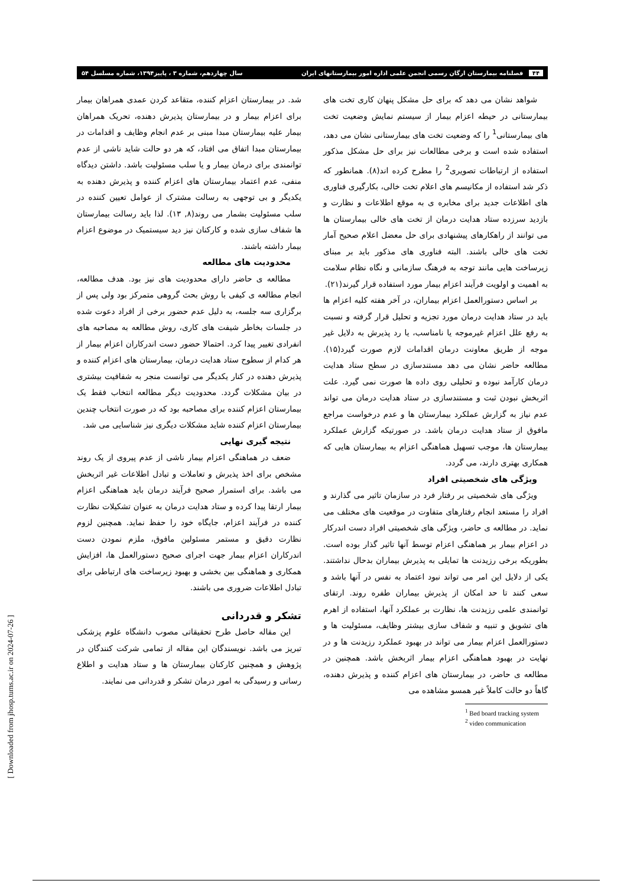۴۴ فصلنامه بیمارستان ارگان رسمی انجمن علمی اداره امور بیمارستانهای ایران سال چهاردهم، شماره ۳ ، پاییز۱۳۹۴، شماره مسلسل ۵۴
شواهد نشان می دهد که برای حل مشکل پنهان کاری تخت های بیمارستانی در حیطه اعزام بیمار از سیستم نمایش وضعیت تخت های بیمارستانی<sup>1</sup> را که وضعیت تخت های بیمارستانی نشان می دهد، استفاده شده است و برخی مطالعات نیز برای حل مشکل مذکور استفاده از ارتباطات تصویری<sup>2</sup> را مطرح کرده اند(۸). همانطور که ذکر شد استفاده از مکانیسم های اعلام تخت خالی، بکارگیری فناوری های اطلاعات جدید برای مخابره ی به موقع اطلاعات و نظارت و بازدید سرزده ستاد هدایت درمان از تخت های خالی بیمارستان ها می توانند از راهکارهای پیشنهادی برای حل معضل اعلام صحیح آمار تخت های خالی باشند. البته فناوری های مذکور باید بر مبنای زیرساخت هایی مانند توجه به فرهنگ سازمانی و نگاه نظام سلامت به اهمیت و اولویت فرآیند اعزام بیمار مورد استفاده قرار گیرند(۲۱).
بر اساس دستورالعمل اعزام بیماران، در آخر هفته کلیه اعزام ها باید در ستاد هدایت درمان مورد تجزیه و تحلیل قرار گرفته و نسبت به رفع علل اعزام غیرموجه یا نامناسب، یا رد پذیرش به دلایل غیر موجه از طریق معاونت درمان اقدامات لازم صورت گیرد(۱۵). مطالعه حاضر نشان می دهد مستندسازی در سطح ستاد هدایت درمان کارآمد نبوده و تحلیلی روی داده ها صورت نمی گیرد. علت اثربخش نبودن ثبت و مستندسازی در ستاد هدایت درمان می تواند عدم نیاز به گزارش عملکرد بیمارستان ها و عدم درخواست مراجع مافوق از ستاد هدایت درمان باشد. در صورتیکه گزارش عملکرد بیمارستان ها، موجب تسهیل هماهنگی اعزام به بیمارستان هایی که همکاری بهتری دارند، می گردد.
ویژگی های شخصیتی افراد
ویژگی های شخصیتی بر رفتار فرد در سازمان تاثیر می گذارند و افراد را مستعد انجام رفتارهای متفاوت در موقعیت های مختلف می نماید. در مطالعه ی حاضر، ویژگی های شخصیتی افراد دست اندرکار در اعزام بیمار بر هماهنگی اعزام توسط آنها تاثیر گذار بوده است. بطوریکه برخی رزیدنت ها تمایلی به پذیرش بیماران بدحال نداشتند. یکی از دلایل این امر می تواند نبود اعتماد به نفس در آنها باشد و سعی کنند تا حد امکان از پذیرش بیماران طفره روند. ارتقای توانمندی علمی رزیدنت ها، نظارت بر عملکرد آنها، استفاده از اهرم های تشویق و تنبیه و شفاف سازی بیشتر وظایف، مسئولیت ها و دستورالعمل اعزام بیمار می تواند در بهبود عملکرد رزیدنت ها و در نهایت در بهبود هماهنگی اعزام بیمار اثربخش باشد. همچنین در مطالعه ی حاضر، در بیمارستان های اعزام کننده و پذیرش دهنده، گاهاً دو حالت کاملاً غیر همسو مشاهده می
<sup>1</sup> Bed board tracking system
<sup>2</sup> video communication
شد. در بیمارستان اعزام کننده، متقاعد کردن عمدی همراهان بیمار برای اعزام بیمار و در بیمارستان پذیرش دهنده، تحریک همراهان بیمار علیه بیمارستان مبدا مبنی بر عدم انجام وظایف و اقدامات در بیمارستان مبدا اتفاق می افتاد، که هر دو حالت شاید ناشی از عدم توانمندی برای درمان بیمار و یا سلب مسئولیت باشد. داشتن دیدگاه منفی، عدم اعتماد بیمارستان های اعزام کننده و پذیرش دهنده به یکدیگر و بی توجهی به رسالت مشترک از عوامل تعیین کننده در سلب مسئولیت بشمار می روند(۸, ۱۳). لذا باید رسالت بیمارستان ها شفاف سازی شده و کارکنان نیز دید سیستمیک در موضوع اعزام بیمار داشته باشند.
محدودیت های مطالعه
مطالعه ی حاضر دارای محدودیت های نیز بود. هدف مطالعه، انجام مطالعه ی کیفی با روش بحث گروهی متمرکز بود ولی پس از برگزاری سه جلسه، به دلیل عدم حضور برخی از افراد دعوت شده در جلسات بخاطر شیفت های کاری، روش مطالعه به مصاحبه های انفرادی تغییر پیدا کرد. احتمالا حضور دست اندرکاران اعزام بیمار از هر کدام از سطوح ستاد هدایت درمان، بیمارستان های اعزام کننده و پذیرش دهنده در کنار یکدیگر می توانست منجر به شفافیت بیشتری در بیان مشکلات گردد. محدودیت دیگر مطالعه انتخاب فقط یک بیمارستان اعزام کننده برای مصاحبه بود که در صورت انتخاب چندین بیمارستان اعزام کننده شاید مشکلات دیگری نیز شناسایی می شد.
نتیجه گیری نهایی
ضعف در هماهنگی اعزام بیمار ناشی از عدم پیروی از یک روند مشخص برای اخذ پذیرش و تعاملات و تبادل اطلاعات غیر اثربخش می باشد. برای استمرار صحیح فرآیند درمان باید هماهنگی اعزام بیمار ارتقا پیدا کرده و ستاد هدایت درمان به عنوان تشکیلات نظارت کننده در فرآیند اعزام، جایگاه خود را حفظ نماید. همچنین لزوم نظارت دقیق و مستمر مسئولین مافوق، ملزم نمودن دست اندرکاران اعزام بیمار جهت اجرای صحیح دستورالعمل ها، افزایش همکاری و هماهنگی بین بخشی و بهبود زیرساخت های ارتباطی برای تبادل اطلاعات ضروری می باشند.
تشکر و قدردانی
این مقاله حاصل طرح تحقیقاتی مصوب دانشگاه علوم پزشکی تبریز می باشد. نویسندگان این مقاله از تمامی شرکت کنندگان در پژوهش و همچنین کارکنان بیمارستان ها و ستاد هدایت و اطلاع رسانی و رسیدگی به امور درمان تشکر و قدردانی می نمایند.
[ Downloaded from jhosp.tums.ac.ir on 2024-07-26 ]